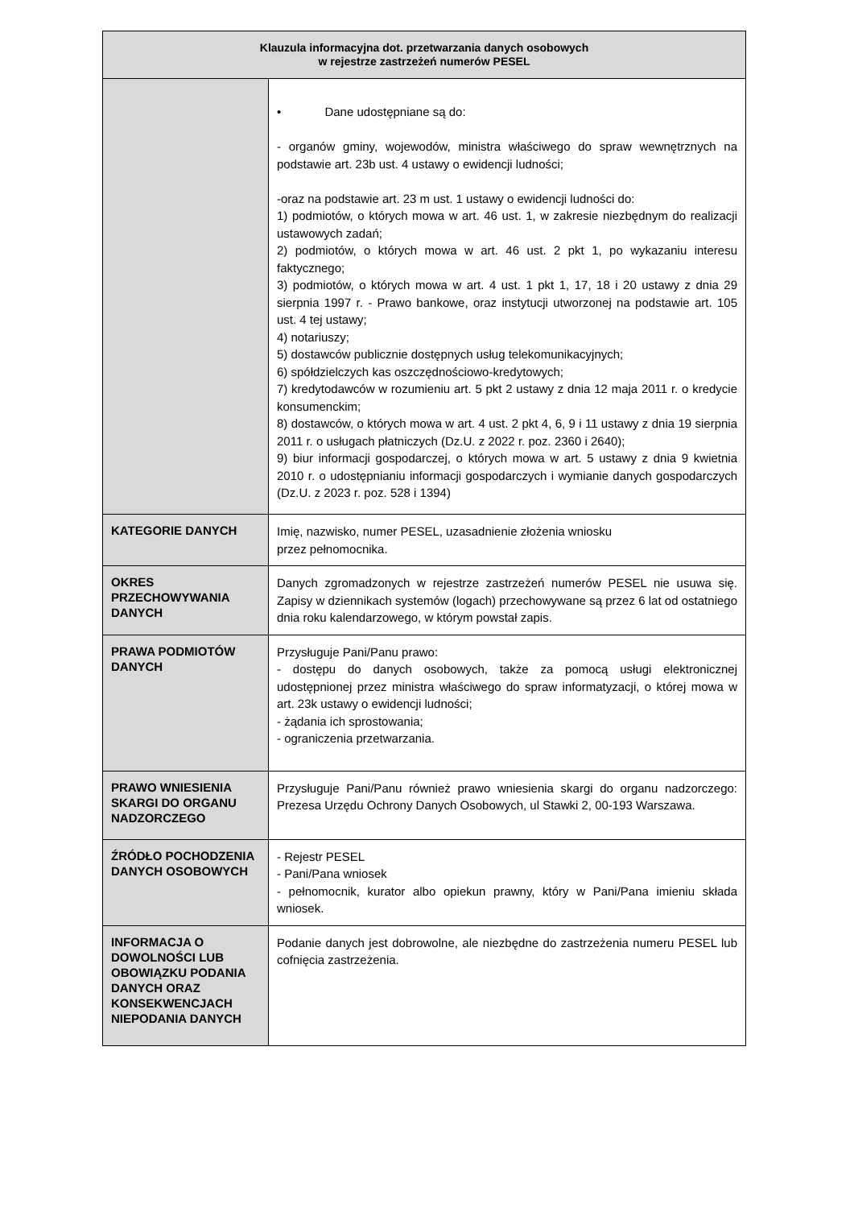| Klauzula informacyjna dot. przetwarzania danych osobowych w rejestrze zastrzeżeń numerów PESEL | |
| --- | --- |
| | • Dane udostępniane są do: - organów gminy, wojewodów, ministra właściwego do spraw wewnętrznych na podstawie art. 23b ust. 4 ustawy o ewidencji ludności; -oraz na podstawie art. 23 m ust. 1 ustawy o ewidencji ludności do: 1) podmiotów, o których mowa w art. 46 ust. 1, w zakresie niezbędnym do realizacji ustawowych zadań; 2) podmiotów, o których mowa w art. 46 ust. 2 pkt 1, po wykazaniu interesu faktycznego; 3) podmiotów, o których mowa w art. 4 ust. 1 pkt 1, 17, 18 i 20 ustawy z dnia 29 sierpnia 1997 r. - Prawo bankowe, oraz instytucji utworzonej na podstawie art. 105 ust. 4 tej ustawy; 4) notariuszy; 5) dostawców publicznie dostępnych usług telekomunikacyjnych; 6) spółdzielczych kas oszczędnościowo-kredytowych; 7) kredytodawców w rozumieniu art. 5 pkt 2 ustawy z dnia 12 maja 2011 r. o kredycie konsumenckim; 8) dostawców, o których mowa w art. 4 ust. 2 pkt 4, 6, 9 i 11 ustawy z dnia 19 sierpnia 2011 r. o usługach płatniczych (Dz.U. z 2022 r. poz. 2360 i 2640); 9) biur informacji gospodarczej, o których mowa w art. 5 ustawy z dnia 9 kwietnia 2010 r. o udostępnianiu informacji gospodarczych i wymianie danych gospodarczych (Dz.U. z 2023 r. poz. 528 i 1394) |
| KATEGORIE DANYCH | Imię, nazwisko, numer PESEL, uzasadnienie złożenia wniosku przez pełnomocnika. |
| OKRES PRZECHOWYWANIA DANYCH | Danych zgromadzonych w rejestrze zastrzeżeń numerów PESEL nie usuwa się. Zapisy w dziennikach systemów (logach) przechowywane są przez 6 lat od ostatniego dnia roku kalendarzowego, w którym powstał zapis. |
| PRAWA PODMIOTÓW DANYCH | Przysługuje Pani/Panu prawo: - dostępu do danych osobowych, także za pomocą usługi elektronicznej udostępnionej przez ministra właściwego do spraw informatyzacji, o której mowa w art. 23k ustawy o ewidencji ludności; - żądania ich sprostowania; - ograniczenia przetwarzania. |
| PRAWO WNIESIENIA SKARGI DO ORGANU NADZORCZEGO | Przysługuje Pani/Panu również prawo wniesienia skargi do organu nadzorczego: Prezesa Urzędu Ochrony Danych Osobowych, ul Stawki 2, 00-193 Warszawa. |
| ŹRÓDŁO POCHODZENIA DANYCH OSOBOWYCH | - Rejestr PESEL - Pani/Pana wniosek - pełnomocnik, kurator albo opiekun prawny, który w Pani/Pana imieniu składa wniosek. |
| INFORMACJA O DOWOLNOŚCI LUB OBOWIĄZKU PODANIA DANYCH ORAZ KONSEKWENCJACH NIEPODANIA DANYCH | Podanie danych jest dobrowolne, ale niezbędne do zastrzeżenia numeru PESEL lub cofnięcia zastrzeżenia. |